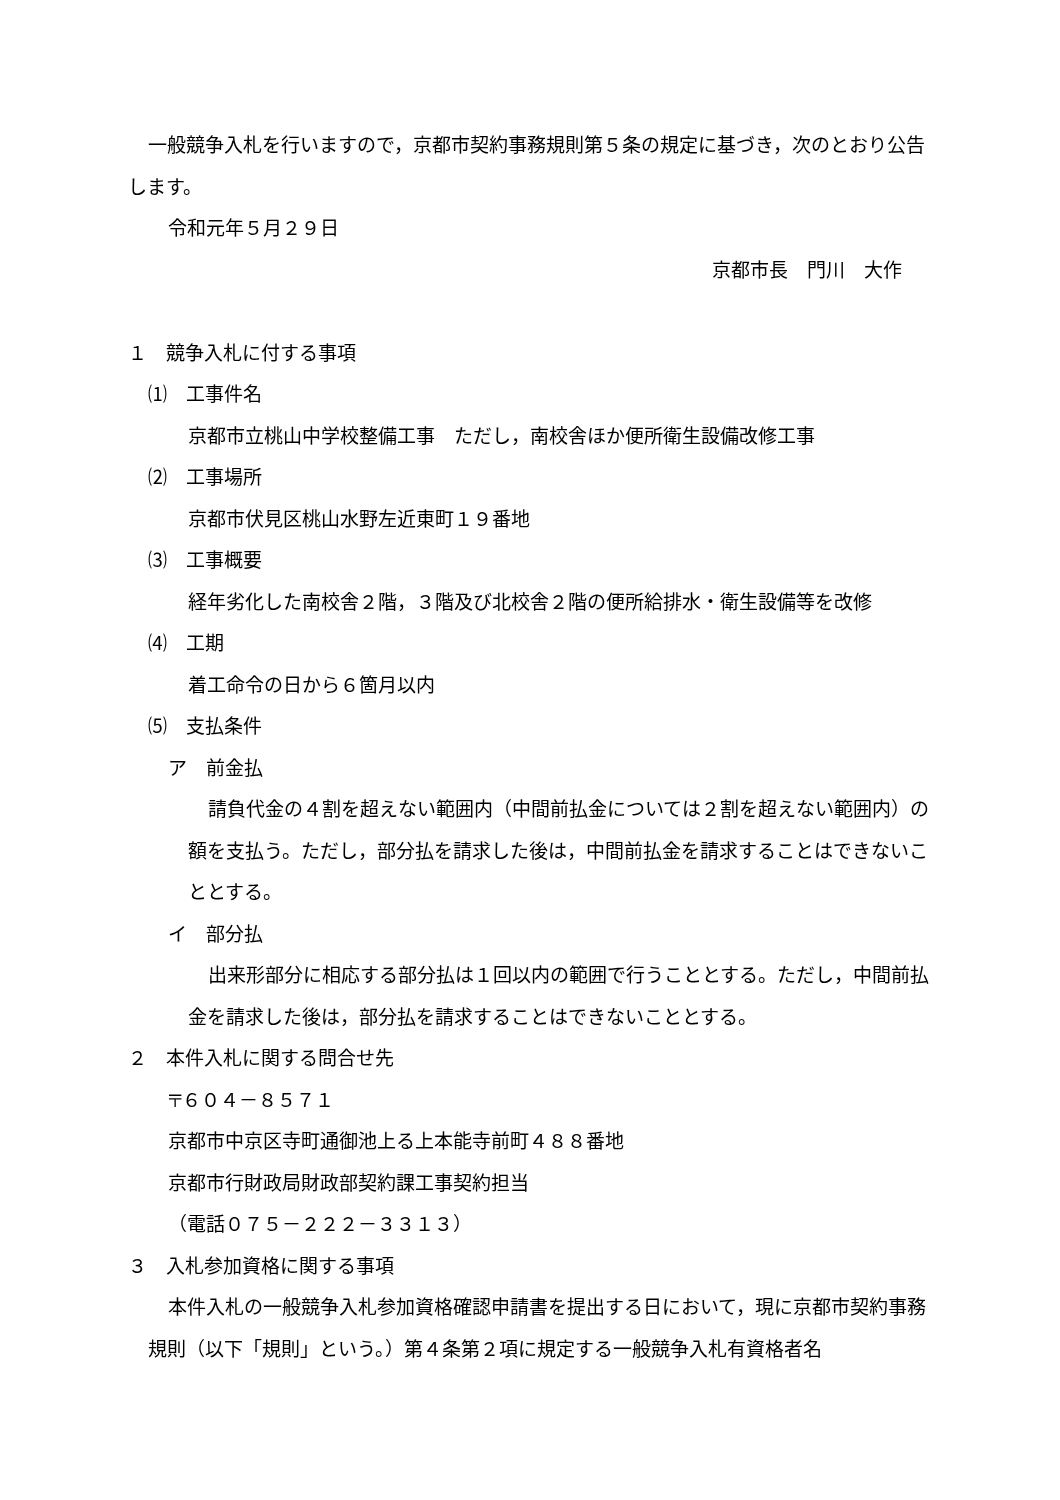一般競争入札を行いますので，京都市契約事務規則第５条の規定に基づき，次のとおり公告します。
令和元年５月２９日
京都市長　門川　大作
１　競争入札に付する事項
⑴　工事件名
京都市立桃山中学校整備工事　ただし，南校舎ほか便所衛生設備改修工事
⑵　工事場所
京都市伏見区桃山水野左近東町１９番地
⑶　工事概要
経年劣化した南校舎２階，３階及び北校舎２階の便所給排水・衛生設備等を改修
⑷　工期
着工命令の日から６箇月以内
⑸　支払条件
ア　前金払
請負代金の４割を超えない範囲内（中間前払金については２割を超えない範囲内）の額を支払う。ただし，部分払を請求した後は，中間前払金を請求することはできないこととする。
イ　部分払
出来形部分に相応する部分払は１回以内の範囲で行うこととする。ただし，中間前払金を請求した後は，部分払を請求することはできないこととする。
２　本件入札に関する問合せ先
〒６０４－８５７１
京都市中京区寺町通御池上る上本能寺前町４８８番地
京都市行財政局財政部契約課工事契約担当
（電話０７５－２２２－３３１３）
３　入札参加資格に関する事項
本件入札の一般競争入札参加資格確認申請書を提出する日において，現に京都市契約事務規則（以下「規則」という。）第４条第２項に規定する一般競争入札有資格者名